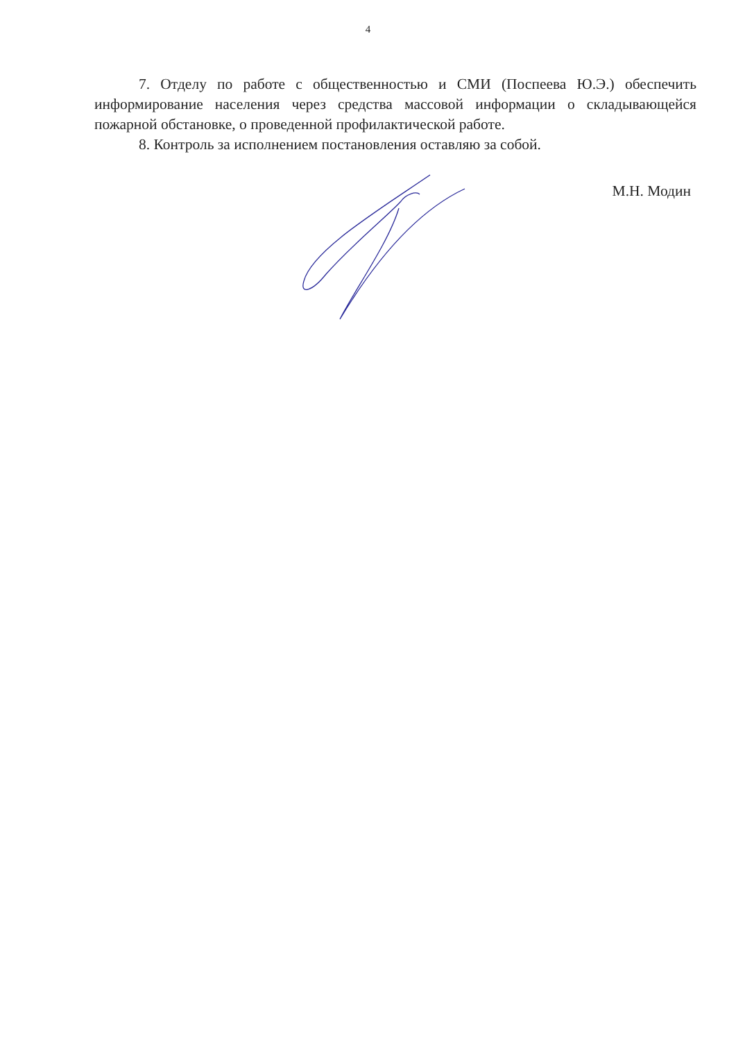4
7. Отделу по работе с общественностью и СМИ (Поспеева Ю.Э.) обеспечить информирование населения через средства массовой информации о складывающейся пожарной обстановке, о проведенной профилактической работе.
8. Контроль за исполнением постановления оставляю за собой.
М.Н. Модин